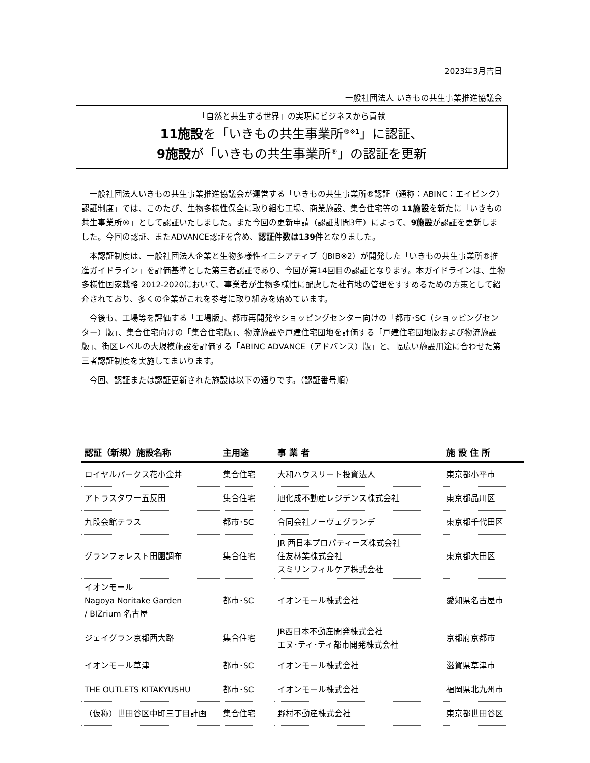2023年3月吉日
一般社団法人 いきもの共生事業推進協議会
「自然と共生する世界」の実現にビジネスから貢献
11施設を「いきもの共生事業所<sup>®※1</sup>」に認証、
9施設が「いきもの共生事業所<sup>®</sup>」の認証を更新
一般社団法人いきもの共生事業推進協議会が運営する「いきもの共生事業所®認証（通称：ABINC：エイビンク）認証制度」では、このたび、生物多様性保全に取り組む工場、商業施設、集合住宅等の 11施設を新たに「いきもの共生事業所®」として認証いたしました。また今回の更新申請（認証期間3年）によって、9施設が認証を更新しました。今回の認証、またADVANCE認証を含め、認証件数は139件となりました。
本認証制度は、一般社団法人企業と生物多様性イニシアティブ（JBIB※2）が開発した「いきもの共生事業所®推進ガイドライン」を評価基準とした第三者認証であり、今回が第14回目の認証となります。本ガイドラインは、生物多様性国家戦略 2012-2020において、事業者が生物多様性に配慮した社有地の管理をすすめるための方策として紹介されており、多くの企業がこれを参考に取り組みを始めています。
今後も、工場等を評価する「工場版」、都市再開発やショッピングセンター向けの「都市･SC（ショッピングセンター）版」、集合住宅向けの「集合住宅版」、物流施設や戸建住宅団地を評価する「戸建住宅団地版および物流施設版」、街区レベルの大規模施設を評価する「ABINC ADVANCE（アドバンス）版」と、幅広い施設用途に合わせた第三者認証制度を実施してまいります。
今回、認証または認証更新された施設は以下の通りです。（認証番号順）
| 認証（新規）施設名称 | 主用途 | 事 業 者 | 施 設 住 所 |
| --- | --- | --- | --- |
| ロイヤルパークス花小金井 | 集合住宅 | 大和ハウスリート投資法人 | 東京都小平市 |
| アトラスタワー五反田 | 集合住宅 | 旭化成不動産レジデンス株式会社 | 東京都品川区 |
| 九段会館テラス | 都市･SC | 合同会社ノーヴェグランデ | 東京都千代田区 |
| グランフォレスト田園調布 | 集合住宅 | JR 西日本プロパティーズ株式会社 住友林業株式会社 スミリンフィルケア株式会社 | 東京都大田区 |
| イオンモール Nagoya Noritake Garden / BIZrium 名古屋 | 都市･SC | イオンモール株式会社 | 愛知県名古屋市 |
| ジェイグラン京都西大路 | 集合住宅 | JR西日本不動産開発株式会社 エヌ･ティ･ティ都市開発株式会社 | 京都府京都市 |
| イオンモール草津 | 都市･SC | イオンモール株式会社 | 滋賀県草津市 |
| THE OUTLETS KITAKYUSHU | 都市･SC | イオンモール株式会社 | 福岡県北九州市 |
| （仮称）世田谷区中町三丁目計画 | 集合住宅 | 野村不動産株式会社 | 東京都世田谷区 |